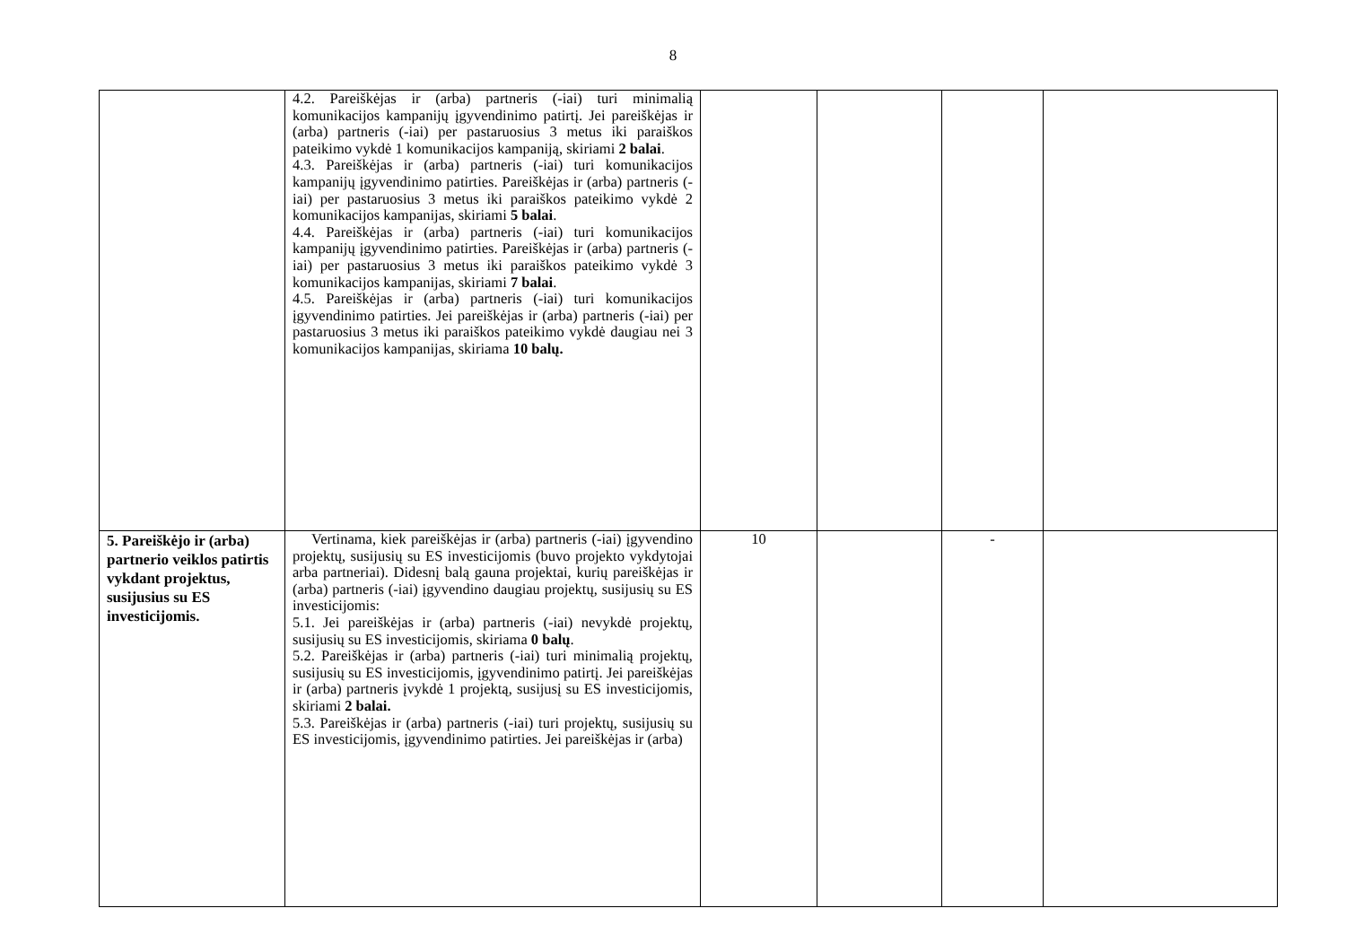8
| | 4.2. Pareiškėjas ir (arba) partneris (-iai) turi minimalią komunikacijos kampanijų įgyvendinimo patirtį. Jei pareiškėjas ir (arba) partneris (-iai) per pastaruosius 3 metus iki paraiškos pateikimo vykdė 1 komunikacijos kampaniją, skiriami 2 balai . 4.3. Pareiškėjas ir (arba) partneris (-iai) turi komunikacijos kampanijų įgyvendinimo patirties. Pareiškėjas ir (arba) partneris (-iai) per pastaruosius 3 metus iki paraiškos pateikimo vykdė 2 komunikacijos kampanijas, skiriami 5 balai . 4.4. Pareiškėjas ir (arba) partneris (-iai) turi komunikacijos kampanijų įgyvendinimo patirties. Pareiškėjas ir (arba) partneris (-iai) per pastaruosius 3 metus iki paraiškos pateikimo vykdė 3 komunikacijos kampanijas, skiriami 7 balai . 4.5. Pareiškėjas ir (arba) partneris (-iai) turi komunikacijos įgyvendinimo patirties. Jei pareiškėjas ir (arba) partneris (-iai) per pastaruosius 3 metus iki paraiškos pateikimo vykdė daugiau nei 3 komunikacijos kampanijas, skiriama 10 balų. | | | | |
| 5. Pareiškėjo ir (arba) partnerio veiklos patirtis vykdant projektus, susijusius su ES investicijomis. | Vertinama, kiek pareiškėjas ir (arba) partneris (-iai) įgyvendino projektų, susijusių su ES investicijomis (buvo projekto vykdytojai arba partneriai). Didesnį balą gauna projektai, kurių pareiškėjas ir (arba) partneris (-iai) įgyvendino daugiau projektų, susijusių su ES investicijomis: 5.1. Jei pareiškėjas ir (arba) partneris (-iai) nevykdė projektų, susijusių su ES investicijomis, skiriama 0 balų . 5.2. Pareiškėjas ir (arba) partneris (-iai) turi minimalią projektų, susijusių su ES investicijomis, įgyvendinimo patirtį. Jei pareiškėjas ir (arba) partneris įvykdė 1 projektą, susijusį su ES investicijomis, skiriami 2 balai. 5.3. Pareiškėjas ir (arba) partneris (-iai) turi projektų, susijusių su ES investicijomis, įgyvendinimo patirties. Jei pareiškėjas ir (arba) | 10 | | - | |